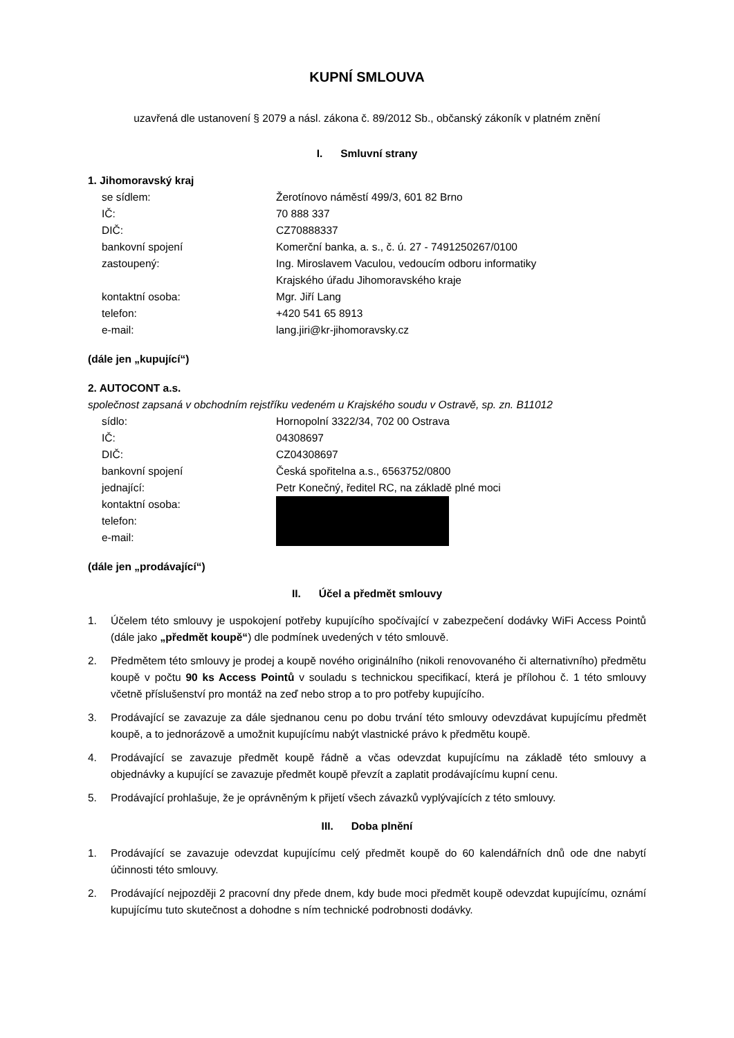KUPNÍ SMLOUVA
uzavřená dle ustanovení § 2079 a násl. zákona č. 89/2012 Sb., občanský zákoník v platném znění
I. Smluvní strany
1. Jihomoravský kraj
se sídlem: Žerotínovo náměstí 499/3, 601 82 Brno
IČ: 70 888 337
DIČ: CZ70888337
bankovní spojení Komerční banka, a. s., č. ú. 27 - 7491250267/0100
zastoupený: Ing. Miroslavem Vaculou, vedoucím odboru informatiky
Krajského úřadu Jihomoravského kraje
kontaktní osoba: Mgr. Jiří Lang
telefon: +420 541 65 8913
e-mail: lang.jiri@kr-jihomoravsky.cz
(dále jen „kupující“)
2. AUTOCONT a.s.
společnost zapsaná v obchodním rejstříku vedeném u Krajského soudu v Ostravě, sp. zn. B11012
sídlo: Hornopolní 3322/34, 702 00 Ostrava
IČ: 04308697
DIČ: CZ04308697
bankovní spojení Česká spořitelna a.s., 6563752/0800
jednající: Petr Konečný, ředitel RC, na základě plné moci
kontaktní osoba:
telefon:
e-mail:
(dále jen „prodávající“)
II. Účel a předmět smlouvy
1. Účelem této smlouvy je uspokojení potřeby kupujícího spočívající v zabezpečení dodávky WiFi Access Pointů (dále jako „předmět koupě“) dle podmínek uvedených v této smlouvě.
2. Předmětem této smlouvy je prodej a koupě nového originálního (nikoli renovovaného či alternativního) předmětu koupě v počtu 90 ks Access Pointů v souladu s technickou specifikací, která je přílohou č. 1 této smlouvy včetně příslušenství pro montáž na zeď nebo strop a to pro potřeby kupujícího.
3. Prodávající se zavazuje za dále sjednanou cenu po dobu trvání této smlouvy odevzdávat kupujícímu předmět koupě, a to jednorázově a umožnit kupujícímu nabýt vlastnické právo k předmětu koupě.
4. Prodávající se zavazuje předmět koupě řádně a včas odevzdat kupujícímu na základě této smlouvy a objednávky a kupující se zavazuje předmět koupě převzít a zaplatit prodávajícímu kupní cenu.
5. Prodávající prohlašuje, že je oprávněným k přijetí všech závazků vyplývajících z této smlouvy.
III. Doba plnění
1. Prodávající se zavazuje odevzdat kupujícímu celý předmět koupě do 60 kalendářních dnů ode dne nabytí účinnosti této smlouvy.
2. Prodávající nejpozději 2 pracovní dny přede dnem, kdy bude moci předmět koupě odevzdat kupujícímu, oznámí kupujícímu tuto skutečnost a dohodne s ním technické podrobnosti dodávky.